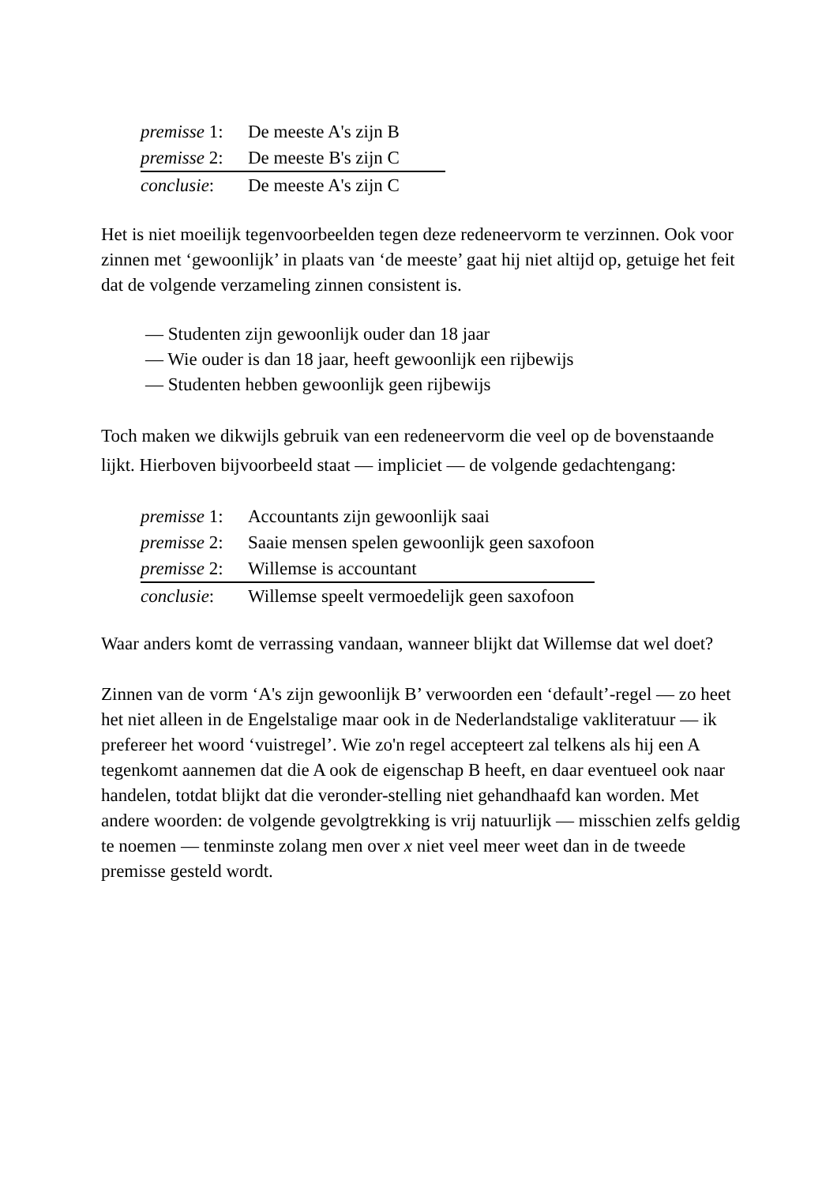| premisse 1: | De meeste A's zijn B |
| premisse 2: | De meeste B's zijn C |
| conclusie : | De meeste A's zijn C |
Het is niet moeilijk tegenvoorbeelden tegen deze redeneervorm te verzinnen. Ook voor zinnen met ‘gewoonlijk’ in plaats van ‘de meeste’ gaat hij niet altijd op, getuige het feit dat de volgende verzameling zinnen consistent is.
— Studenten zijn gewoonlijk ouder dan 18 jaar
— Wie ouder is dan 18 jaar, heeft gewoonlijk een rijbewijs
— Studenten hebben gewoonlijk geen rijbewijs
Toch maken we dikwijls gebruik van een redeneervorm die veel op de bovenstaande lijkt. Hierboven bijvoorbeeld staat — impliciet — de volgende gedachtengang:
| premisse 1: | Accountants zijn gewoonlijk saai |
| premisse 2: | Saaie mensen spelen gewoonlijk geen saxofoon |
| premisse 2: | Willemse is accountant |
| conclusie : | Willemse speelt vermoedelijk geen saxofoon |
Waar anders komt de verrassing vandaan, wanneer blijkt dat Willemse dat wel doet?
Zinnen van de vorm ‘A's zijn gewoonlijk B’ verwoorden een ‘default’-regel — zo heet het niet alleen in de Engelstalige maar ook in de Nederlandstalige vakliteratuur — ik prefereer het woord ‘vuistregel’. Wie zo'n regel accepteert zal telkens als hij een A tegenkomt aannemen dat die A ook de eigenschap B heeft, en daar eventueel ook naar handelen, totdat blijkt dat die veronder-stelling niet gehandhaafd kan worden. Met andere woorden: de volgende gevolgtrekking is vrij natuurlijk — misschien zelfs geldig te noemen — tenminste zolang men over x niet veel meer weet dan in de tweede premisse gesteld wordt.